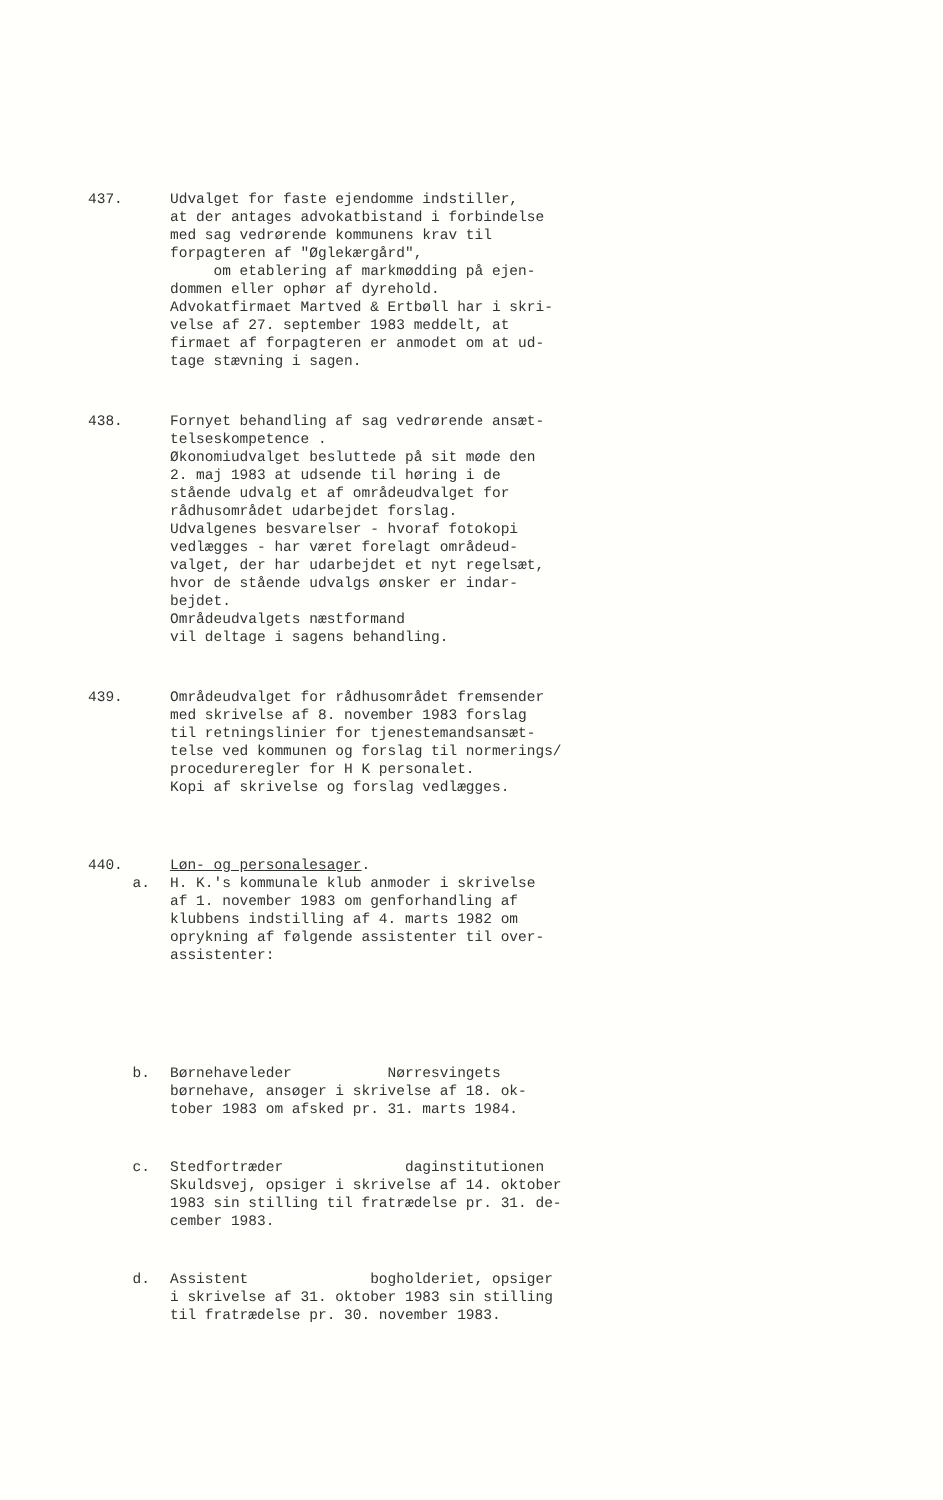437. Udvalget for faste ejendomme indstiller,
at der antages advokatbistand i forbindelse
med sag vedrørende kommunens krav til
forpagteren af "Øglekærgård",
om etablering af markmødding på ejen-
dommen eller ophør af dyrehold.
Advokatfirmaet Martved & Ertbøll har i skri-
velse af 27. september 1983 meddelt, at
firmaet af forpagteren er anmodet om at ud-
tage stævning i sagen.
438. Fornyet behandling af sag vedrørende ansæt-
telseskompetence .
Økonomiudvalget besluttede på sit møde den
2. maj 1983 at udsende til høring i de
stående udvalg et af områdeudvalget for
rådhusområdet udarbejdet forslag.
Udvalgenes besvarelser - hvoraf fotokopi
vedlægges - har været forelagt områdeud-
valget, der har udarbejdet et nyt regelsæt,
hvor de stående udvalgs ønsker er indar-
bejdet.
Områdeudvalgets næstformand
vil deltage i sagens behandling.
439. Områdeudvalget for rådhusområdet fremsender
med skrivelse af 8. november 1983 forslag
til retningslinier for tjenestemandsansæt-
telse ved kommunen og forslag til normerings/
procedureregler for H K personalet.
Kopi af skrivelse og forslag vedlægges.
440. Løn- og personalesager.
a. H. K.'s kommunale klub anmoder i skrivelse
af 1. november 1983 om genforhandling af
klubbens indstilling af 4. marts 1982 om
oprykning af følgende assistenter til over-
assistenter:
b. Børnehaveleder Nørresvingets
børnehave, ansøger i skrivelse af 18. ok-
tober 1983 om afsked pr. 31. marts 1984.
c. Stedfortræder daginstitutionen
Skuldsvej, opsiger i skrivelse af 14. oktober
1983 sin stilling til fratrædelse pr. 31. de-
cember 1983.
d. Assistent bogholderiet, opsiger
i skrivelse af 31. oktober 1983 sin stilling
til fratrædelse pr. 30. november 1983.